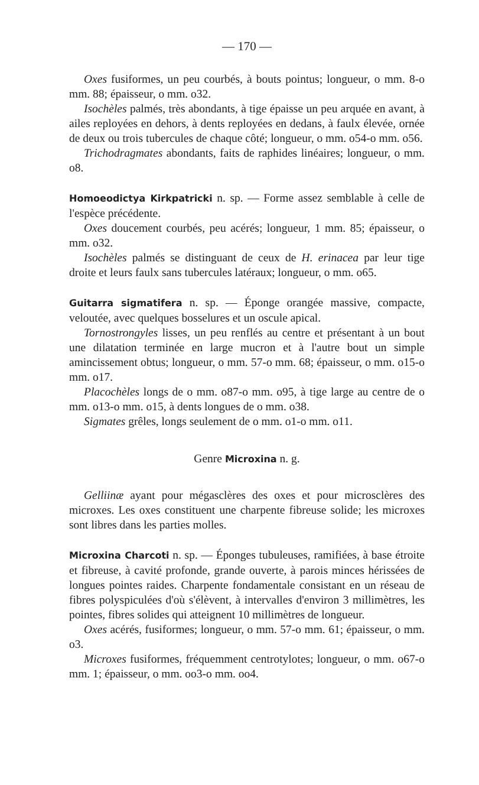— 170 —
Oxes fusiformes, un peu courbés, à bouts pointus; longueur, o mm. 8-o mm. 88; épaisseur, o mm. o32.
Isochèles palmés, très abondants, à tige épaisse un peu arquée en avant, à ailes reployées en dehors, à dents reployées en dedans, à faulx élevée, ornée de deux ou trois tubercules de chaque côté; longueur, o mm. o54-o mm. o56.
Trichodragmates abondants, faits de raphides linéaires; longueur, o mm. o8.
Homoeodictya Kirkpatricki n. sp. — Forme assez semblable à celle de l'espèce précédente.
Oxes doucement courbés, peu acérés; longueur, 1 mm. 85; épaisseur, o mm. o32.
Isochèles palmés se distinguant de ceux de H. erinacea par leur tige droite et leurs faulx sans tubercules latéraux; longueur, o mm. o65.
Guitarra sigmatifera n. sp. — Éponge orangée massive, compacte, veloutée, avec quelques bosselures et un oscule apical.
Tornostrongyles lisses, un peu renflés au centre et présentant à un bout une dilatation terminée en large mucron et à l'autre bout un simple amincissement obtus; longueur, o mm. 57-o mm. 68; épaisseur, o mm. o15-o mm. o17.
Placochèles longs de o mm. o87-o mm. o95, à tige large au centre de o mm. o13-o mm. o15, à dents longues de o mm. o38.
Sigmates grêles, longs seulement de o mm. o1-o mm. o11.
Genre Microxina n. g.
Gelliinæ ayant pour mégasclères des oxes et pour microsclères des microxes. Les oxes constituent une charpente fibreuse solide; les microxes sont libres dans les parties molles.
Microxina Charcoti n. sp. — Éponges tubuleuses, ramifiées, à base étroite et fibreuse, à cavité profonde, grande ouverte, à parois minces hérissées de longues pointes raides. Charpente fondamentale consistant en un réseau de fibres polyspiculées d'où s'élèvent, à intervalles d'environ 3 millimètres, les pointes, fibres solides qui atteignent 10 millimètres de longueur.
Oxes acérés, fusiformes; longueur, o mm. 57-o mm. 61; épaisseur, o mm. o3.
Microxes fusiformes, fréquemment centrotylotes; longueur, o mm. o67-o mm. 1; épaisseur, o mm. oo3-o mm. oo4.